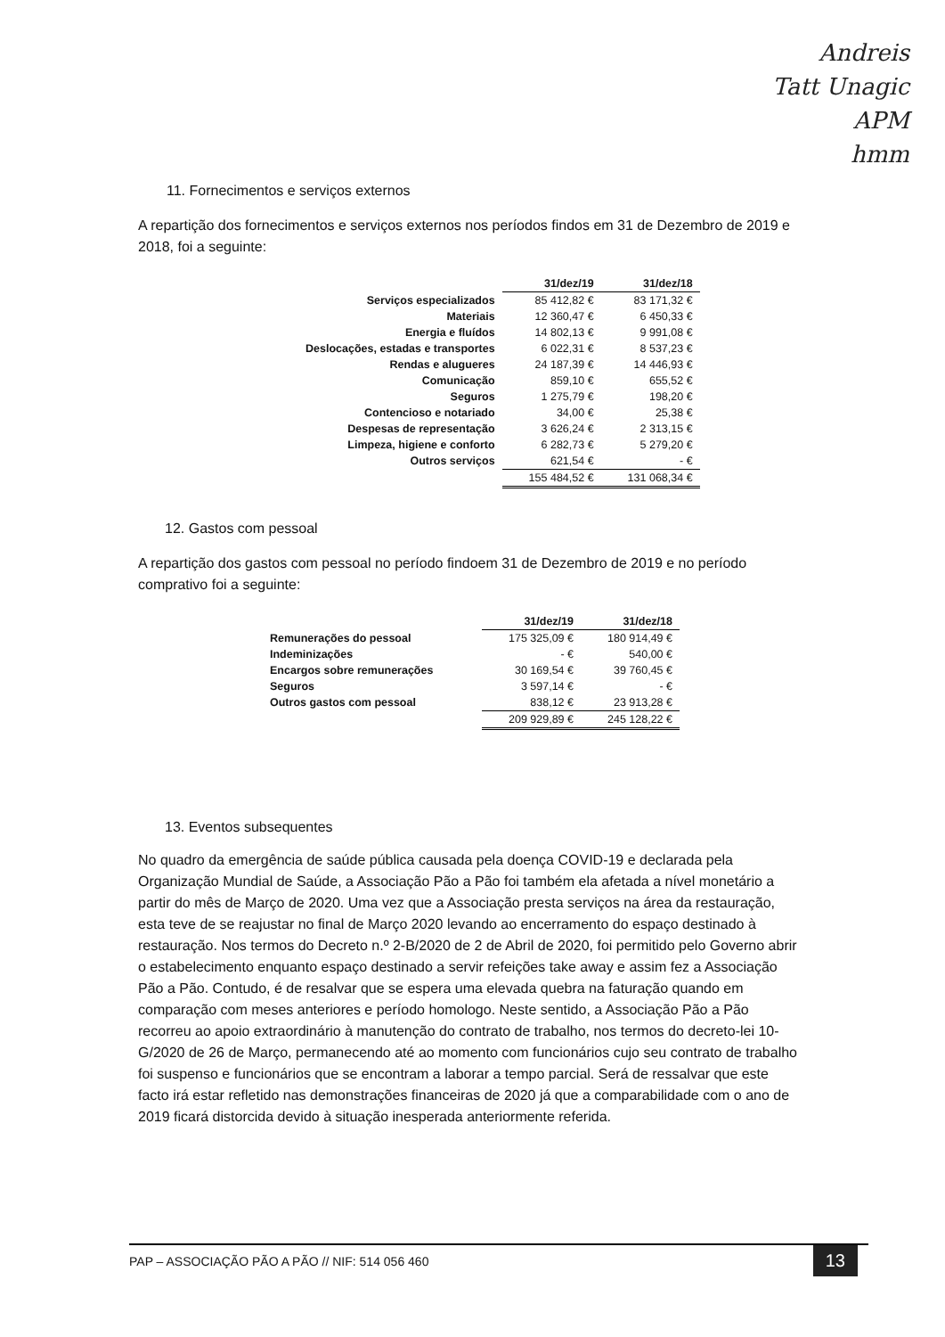Andreis
Tatt Unagic
APM
hmm
11. Fornecimentos e serviços externos
A repartição dos fornecimentos e serviços externos nos períodos findos em 31 de Dezembro de 2019 e 2018, foi a seguinte:
| | 31/dez/19 | 31/dez/18 |
| Serviços especializados | 85 412,82 € | 83 171,32 € |
| Materiais | 12 360,47 € | 6 450,33 € |
| Energia e fluídos | 14 802,13 € | 9 991,08 € |
| Deslocações, estadas e transportes | 6 022,31 € | 8 537,23 € |
| Rendas e alugueres | 24 187,39 € | 14 446,93 € |
| Comunicação | 859,10 € | 655,52 € |
| Seguros | 1 275,79 € | 198,20 € |
| Contencioso e notariado | 34,00 € | 25,38 € |
| Despesas de representação | 3 626,24 € | 2 313,15 € |
| Limpeza, higiene e conforto | 6 282,73 € | 5 279,20 € |
| Outros serviços | 621,54 € | - € |
| | 155 484,52 € | 131 068,34 € |
12. Gastos com pessoal
A repartição dos gastos com pessoal no período findoem 31 de Dezembro de 2019 e no período comprativo foi a seguinte:
| | 31/dez/19 | 31/dez/18 |
| Remunerações do pessoal | 175 325,09 € | 180 914,49 € |
| Indeminizações | - € | 540,00 € |
| Encargos sobre remunerações | 30 169,54 € | 39 760,45 € |
| Seguros | 3 597,14 € | - € |
| Outros gastos com pessoal | 838,12 € | 23 913,28 € |
| | 209 929,89 € | 245 128,22 € |
13. Eventos subsequentes
No quadro da emergência de saúde pública causada pela doença COVID-19 e declarada pela Organização Mundial de Saúde, a Associação Pão a Pão foi também ela afetada a nível monetário a partir do mês de Março de 2020. Uma vez que a Associação presta serviços na área da restauração, esta teve de se reajustar no final de Março 2020 levando ao encerramento do espaço destinado à restauração. Nos termos do Decreto n.º 2-B/2020 de 2 de Abril de 2020, foi permitido pelo Governo abrir o estabelecimento enquanto espaço destinado a servir refeições take away e assim fez a Associação Pão a Pão. Contudo, é de resalvar que se espera uma elevada quebra na faturação quando em comparação com meses anteriores e período homologo. Neste sentido, a Associação Pão a Pão recorreu ao apoio extraordinário à manutenção do contrato de trabalho, nos termos do decreto-lei 10-G/2020 de 26 de Março, permanecendo até ao momento com funcionários cujo seu contrato de trabalho foi suspenso e funcionários que se encontram a laborar a tempo parcial. Será de ressalvar que este facto irá estar refletido nas demonstrações financeiras de 2020 já que a comparabilidade com o ano de 2019 ficará distorcida devido à situação inesperada anteriormente referida.
PAP – ASSOCIAÇÃO PÃO A PÃO // NIF: 514 056 460 13